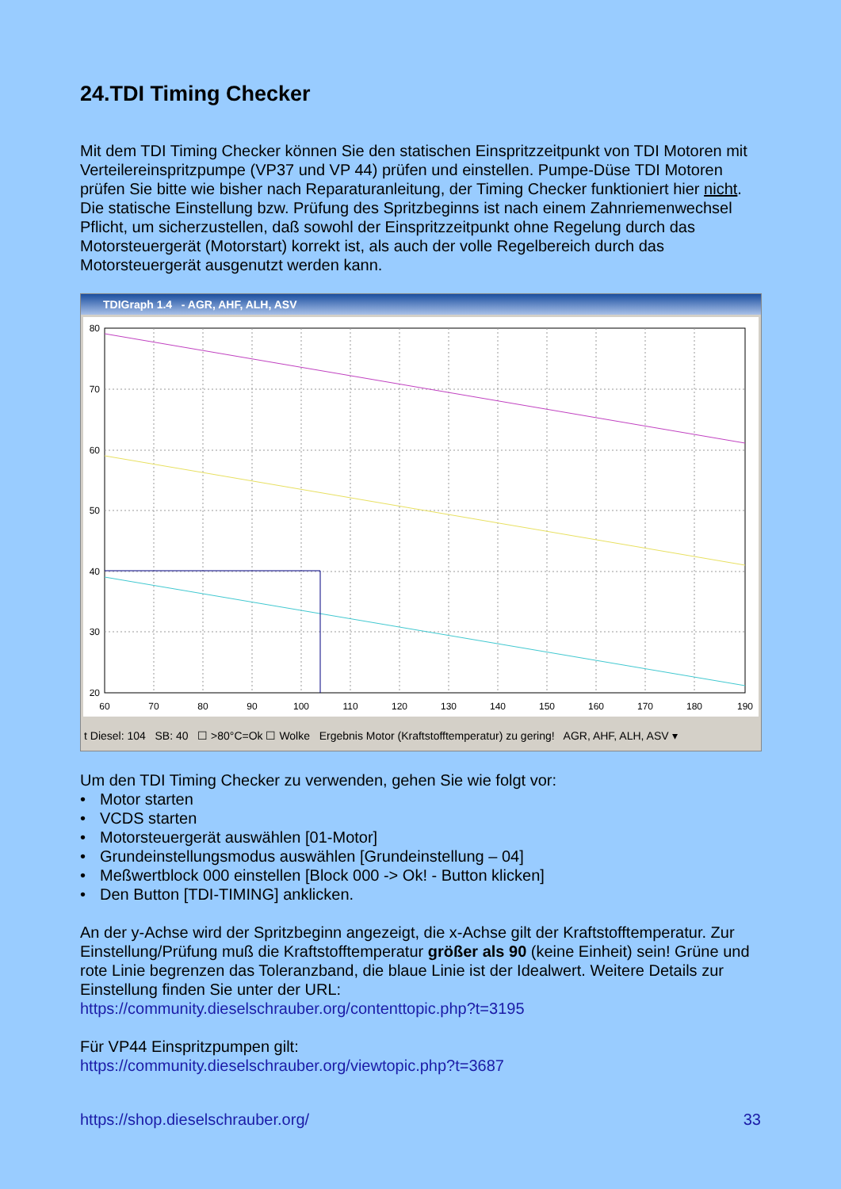24.TDI Timing Checker
Mit dem TDI Timing Checker können Sie den statischen Einspritzzeitpunkt von TDI Motoren mit Verteilereinspritzpumpe (VP37 und VP 44) prüfen und einstellen. Pumpe-Düse TDI Motoren prüfen Sie bitte wie bisher nach Reparaturanleitung, der Timing Checker funktioniert hier nicht. Die statische Einstellung bzw. Prüfung des Spritzbeginns ist nach einem Zahnriemenwechsel Pflicht, um sicherzustellen, daß sowohl der Einspritzzeitpunkt ohne Regelung durch das Motorsteuergerät (Motorstart) korrekt ist, als auch der volle Regelbereich durch das Motorsteuergerät ausgenutzt werden kann.
TDIGraph 1.4 - AGR, AHF, ALH, ASV
80
70
60
50
40
30
20
60
70
80
90
100
110
120
130
140
150
160
170
180
190
t Diesel: 104 SB: 40 ☐ >80°C=Ok ☐ Wolke Ergebnis Motor (Kraftstofftemperatur) zu gering! AGR, AHF, ALH, ASV ▾
Um den TDI Timing Checker zu verwenden, gehen Sie wie folgt vor:
• Motor starten
• VCDS starten
• Motorsteuergerät auswählen [01-Motor]
• Grundeinstellungsmodus auswählen [Grundeinstellung – 04]
• Meßwertblock 000 einstellen [Block 000 -> Ok! - Button klicken]
• Den Button [TDI-TIMING] anklicken.
An der y-Achse wird der Spritzbeginn angezeigt, die x-Achse gilt der Kraftstofftemperatur. Zur Einstellung/Prüfung muß die Kraftstofftemperatur größer als 90 (keine Einheit) sein! Grüne und rote Linie begrenzen das Toleranzband, die blaue Linie ist der Idealwert. Weitere Details zur Einstellung finden Sie unter der URL:
https://community.dieselschrauber.org/contenttopic.php?t=3195
Für VP44 Einspritzpumpen gilt:
https://community.dieselschrauber.org/viewtopic.php?t=3687
https://shop.dieselschrauber.org/ 33